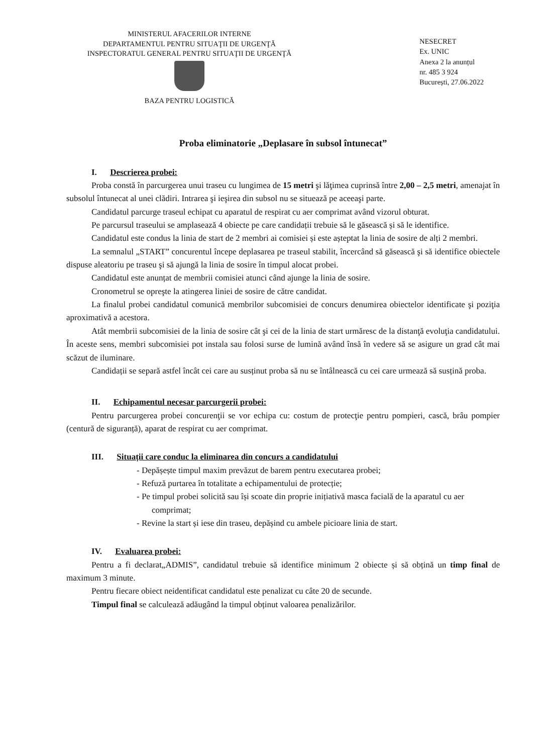MINISTERUL AFACERILOR INTERNE
DEPARTAMENTUL PENTRU SITUAŢII DE URGENŢĂ
INSPECTORATUL GENERAL PENTRU SITUAŢII DE URGENŢĂ
BAZA PENTRU LOGISTICĂ
NESECRET
Ex. UNIC
Anexa 2 la anunțul
nr. 485 3 924
București, 27.06.2022
Proba eliminatorie „Deplasare în subsol întunecat”
I. Descrierea probei:
Proba constă în parcurgerea unui traseu cu lungimea de 15 metri şi lăţimea cuprinsă între 2,00 – 2,5 metri, amenajat în subsolul întunecat al unei clădiri. Intrarea şi ieşirea din subsol nu se situează pe aceeaşi parte.
Candidatul parcurge traseul echipat cu aparatul de respirat cu aer comprimat având vizorul obturat.
Pe parcursul traseului se amplasează 4 obiecte pe care candidații trebuie să le găsească și să le identifice.
Candidatul este condus la linia de start de 2 membri ai comisiei și este așteptat la linia de sosire de alți 2 membri.
La semnalul „START” concurentul începe deplasarea pe traseul stabilit, încercând să găsească şi să identifice obiectele dispuse aleatoriu pe traseu şi să ajungă la linia de sosire în timpul alocat probei.
Candidatul este anunțat de membrii comisiei atunci când ajunge la linia de sosire.
Cronometrul se opreşte la atingerea liniei de sosire de către candidat.
La finalul probei candidatul comunică membrilor subcomisiei de concurs denumirea obiectelor identificate şi poziţia aproximativă a acestora.
Atât membrii subcomisiei de la linia de sosire cât şi cei de la linia de start urmăresc de la distanţă evoluţia candidatului. În aceste sens, membri subcomisiei pot instala sau folosi surse de lumină având însă în vedere să se asigure un grad cât mai scăzut de iluminare.
Candidații se separă astfel încât cei care au susținut proba să nu se întâlnească cu cei care urmează să susțină proba.
II. Echipamentul necesar parcurgerii probei:
Pentru parcurgerea probei concurenţii se vor echipa cu: costum de protecţie pentru pompieri, cască, brâu pompier (centură de siguranță), aparat de respirat cu aer comprimat.
III. Situații care conduc la eliminarea din concurs a candidatului
- Depășește timpul maxim prevăzut de barem pentru executarea probei;
- Refuză purtarea în totalitate a echipamentului de protecție;
- Pe timpul probei solicită sau își scoate din proprie inițiativă masca facială de la aparatul cu aer comprimat;
- Revine la start și iese din traseu, depășind cu ambele picioare linia de start.
IV. Evaluarea probei:
Pentru a fi declarat„ADMIS”, candidatul trebuie să identifice minimum 2 obiecte și să obțină un timp final de maximum 3 minute.
Pentru fiecare obiect neidentificat candidatul este penalizat cu câte 20 de secunde.
Timpul final se calculează adăugând la timpul obținut valoarea penalizărilor.